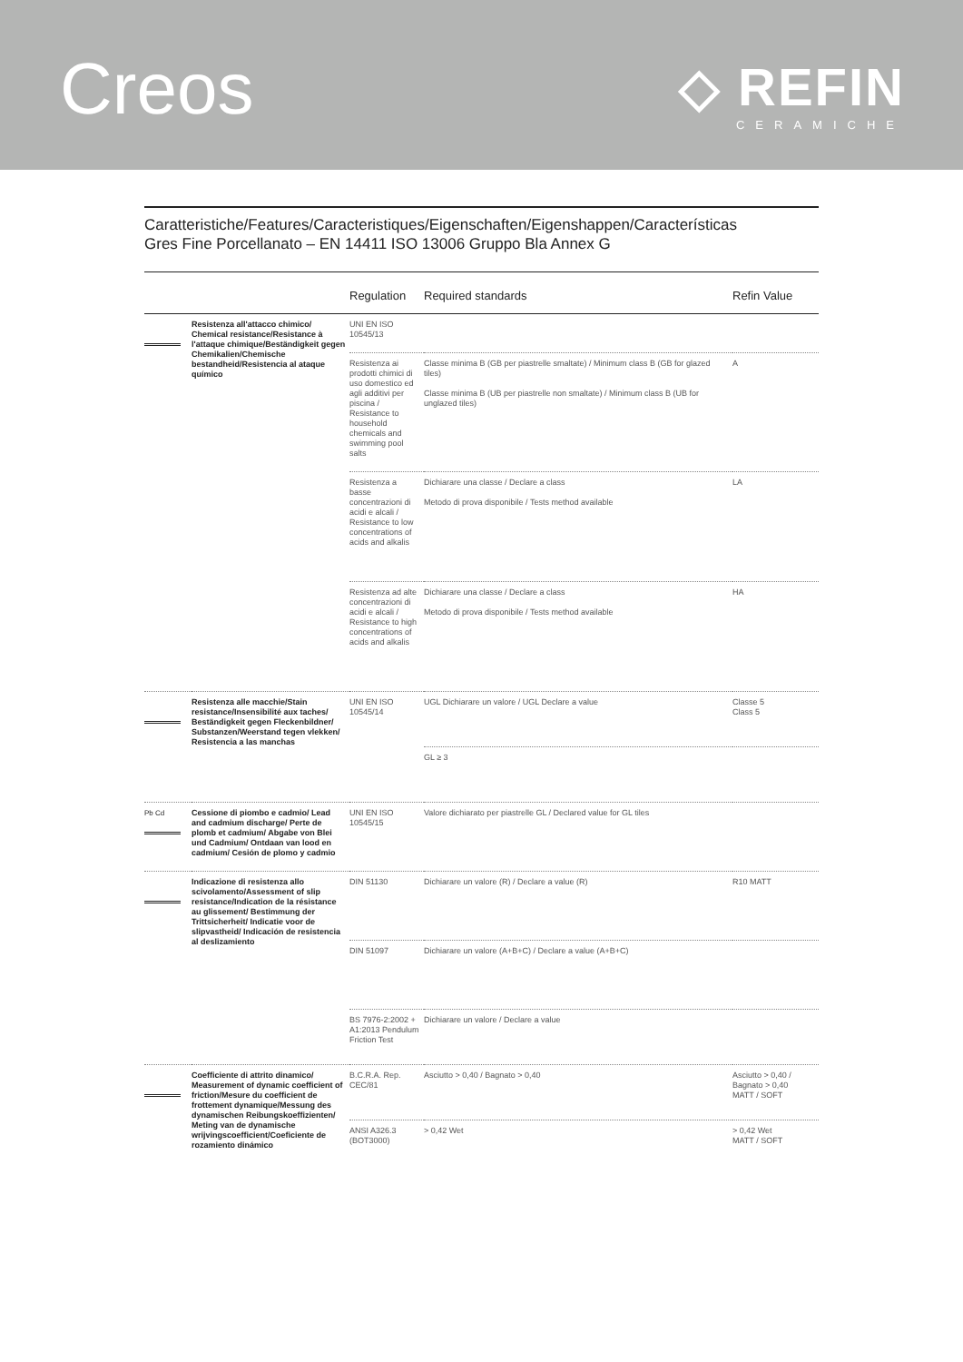Creos
◇ REFIN
CERAMICHE
Caratteristiche/Features/Caracteristiques/Eigenschaften/Eigenshappen/Características
Gres Fine Porcellanato – EN 14411 ISO 13006 Gruppo Bla Annex G
| | | Regulation | Required standards | Refin Value |
| --- | --- | --- | --- | --- |
| | Resistenza all'attacco chimico/ Chemical resistance/Resistance à l'attaque chimique/Beständigkeit gegen Chemikalien/Chemische bestandheid/Resistencia al ataque químico | UNI EN ISO 10545/13 | | |
| | | Resistenza ai prodotti chimici di uso domestico ed agli additivi per piscina / Resistance to household chemicals and swimming pool salts | Classe minima B (GB per piastrelle smaltate) / Minimum class B (GB for glazed tiles) Classe minima B (UB per piastrelle non smaltate) / Minimum class B (UB for unglazed tiles) | A |
| | | Resistenza a basse concentrazioni di acidi e alcali / Resistance to low concentrations of acids and alkalis | Dichiarare una classe / Declare a class Metodo di prova disponibile / Tests method available | LA |
| | | Resistenza ad alte concentrazioni di acidi e alcali / Resistance to high concentrations of acids and alkalis | Dichiarare una classe / Declare a class Metodo di prova disponibile / Tests method available | HA |
| | Resistenza alle macchie/Stain resistance/Insensibilité aux taches/ Beständigkeit gegen Fleckenbildner/ Substanzen/Weerstand tegen vlekken/ Resistencia a las manchas | UNI EN ISO 10545/14 | UGL Dichiarare un valore / UGL Declare a value | Classe 5 Class 5 |
| | | | GL ≥ 3 | |
| Pb Cd | Cessione di piombo e cadmio/ Lead and cadmium discharge/ Perte de plomb et cadmium/ Abgabe von Blei und Cadmium/ Ontdaan van lood en cadmium/ Cesión de plomo y cadmio | UNI EN ISO 10545/15 | Valore dichiarato per piastrelle GL / Declared value for GL tiles | |
| | Indicazione di resistenza allo scivolamento/Assessment of slip resistance/Indication de la résistance au glissement/ Bestimmung der Trittsicherheit/ Indicatie voor de slipvastheid/ Indicación de resistencia al deslizamiento | DIN 51130 | Dichiarare un valore (R) / Declare a value (R) | R10 MATT |
| | | DIN 51097 | Dichiarare un valore (A+B+C) / Declare a value (A+B+C) | |
| | | BS 7976-2:2002 + A1:2013 Pendulum Friction Test | Dichiarare un valore / Declare a value | |
| | Coefficiente di attrito dinamico/ Measurement of dynamic coefficient of friction/Mesure du coefficient de frottement dynamique/Messung des dynamischen Reibungskoeffizienten/ Meting van de dynamische wrijvingscoefficient/Coeficiente de rozamiento dinámico | B.C.R.A. Rep. CEC/81 | Asciutto > 0,40 / Bagnato > 0,40 | Asciutto > 0,40 / Bagnato > 0,40 MATT / SOFT |
| | | ANSI A326.3 (BOT3000) | > 0,42 Wet | > 0,42 Wet MATT / SOFT |